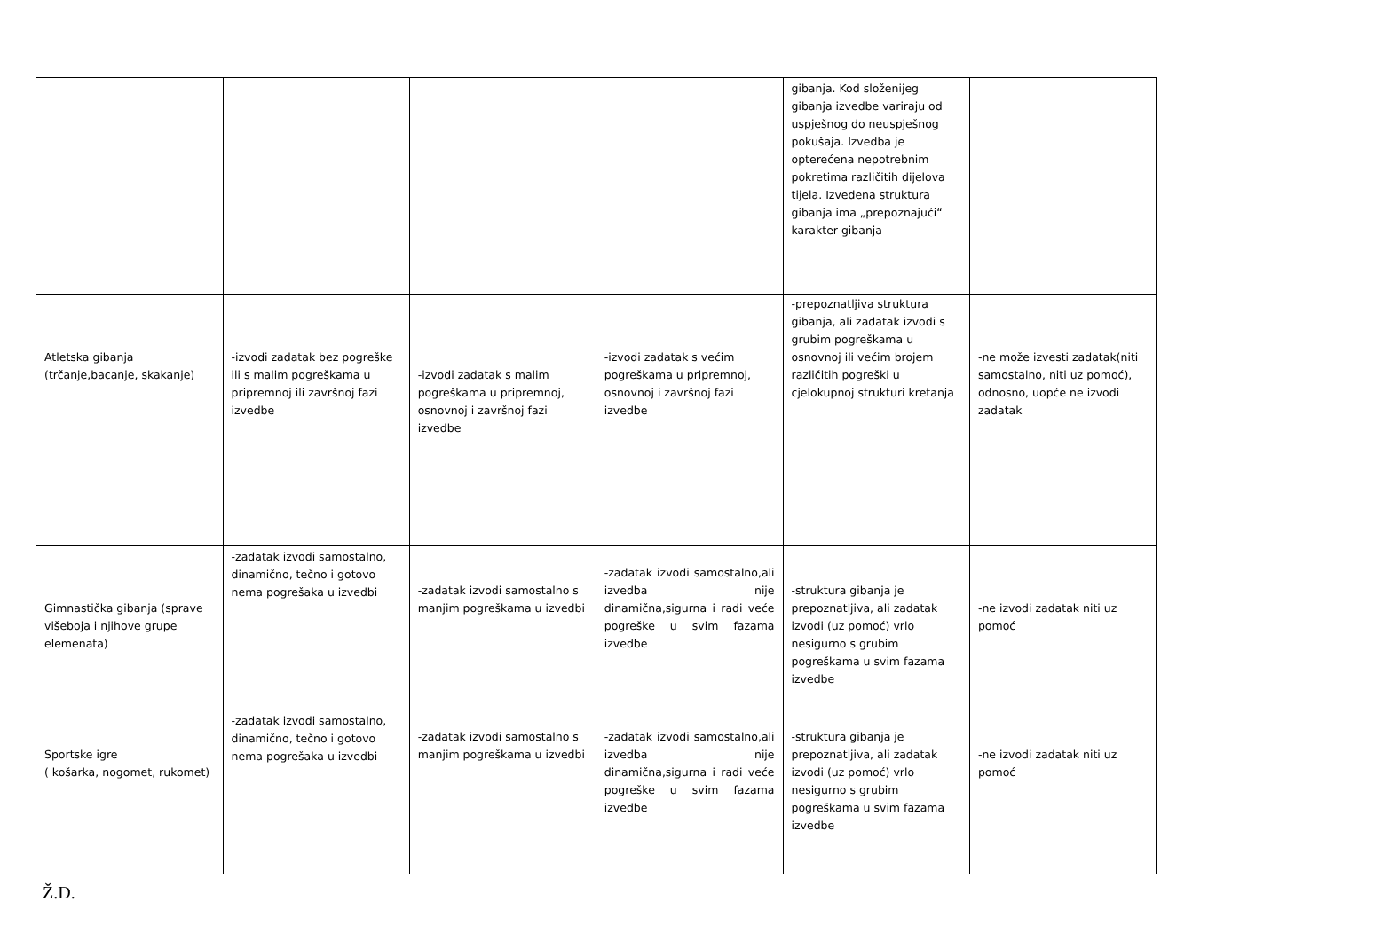| | | | | gibanja. Kod složenijeg gibanja izvedbe variraju od uspješnog do neuspješnog pokušaja. Izvedba je opterećena nepotrebnim pokretima različitih dijelova tijela. Izvedena struktura gibanja ima „prepoznajući“ karakter gibanja | |
| Atletska gibanja (trčanje,bacanje, skakanje) | -izvodi zadatak bez pogreške ili s malim pogreškama u pripremnoj ili završnoj fazi izvedbe | -izvodi zadatak s malim pogreškama u pripremnoj, osnovnoj i završnoj fazi izvedbe | -izvodi zadatak s većim pogreškama u pripremnoj, osnovnoj i završnoj fazi izvedbe | -prepoznatljiva struktura gibanja, ali zadatak izvodi s grubim pogreškama u osnovnoj ili većim brojem različitih pogreški u cjelokupnoj strukturi kretanja | -ne može izvesti zadatak(niti samostalno, niti uz pomoć), odnosno, uopće ne izvodi zadatak |
| Gimnastička gibanja (sprave višeboja i njihove grupe elemenata) | -zadatak izvodi samostalno, dinamično, tečno i gotovo nema pogrešaka u izvedbi | -zadatak izvodi samostalno s manjim pogreškama u izvedbi | -zadatak izvodi samostalno,ali izvedba nije dinamična,sigurna i radi veće pogreške u svim fazama izvedbe | -struktura gibanja je prepoznatljiva, ali zadatak izvodi (uz pomoć) vrlo nesigurno s grubim pogreškama u svim fazama izvedbe | -ne izvodi zadatak niti uz pomoć |
| Sportske igre ( košarka, nogomet, rukomet) | -zadatak izvodi samostalno, dinamično, tečno i gotovo nema pogrešaka u izvedbi | -zadatak izvodi samostalno s manjim pogreškama u izvedbi | -zadatak izvodi samostalno,ali izvedba nije dinamična,sigurna i radi veće pogreške u svim fazama izvedbe | -struktura gibanja je prepoznatljiva, ali zadatak izvodi (uz pomoć) vrlo nesigurno s grubim pogreškama u svim fazama izvedbe | -ne izvodi zadatak niti uz pomoć |
Ž.D.